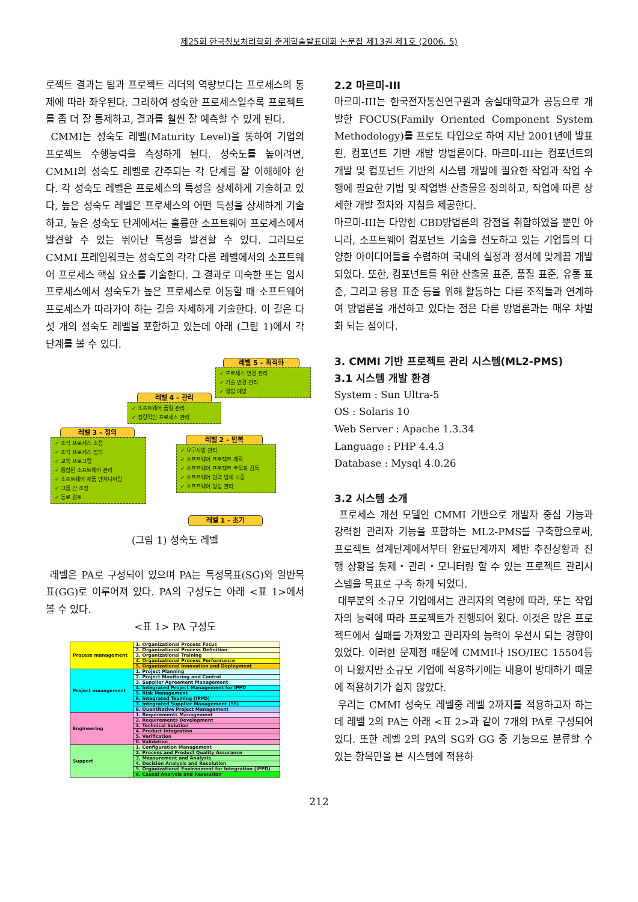제25회 한국정보처리학회 춘계학술발표대회 논문집 제13권 제1호 (2006. 5)
로젝트 결과는 팀과 프로젝트 리더의 역량보다는 프로세스의 통제에 따라 좌우된다. 그리하여 성숙한 프로세스일수록 프로젝트를 좀 더 잘 통제하고, 결과를 훨씬 잘 예측할 수 있게 된다.
CMMI는 성숙도 레벨(Maturity Level)을 통하여 기업의 프로젝트 수행능력을 측정하게 된다. 성숙도를 높이려면, CMMI의 성숙도 레벨로 간주되는 각 단계를 잘 이해해야 한다. 각 성숙도 레벨은 프로세스의 특성을 상세하게 기술하고 있다, 높은 성숙도 레벨은 프로세스의 어떤 특성을 상세하게 기술하고, 높은 성숙도 단계에서는 훌륭한 소프트웨어 프로세스에서 발견할 수 있는 뛰어난 특성을 발견할 수 있다. 그러므로 CMMI 프레임워크는 성숙도의 각각 다른 레벨에서의 소프트웨어 프로세스 핵심 요소를 기술한다. 그 결과로 미숙한 또는 임시 프로세스에서 성숙도가 높은 프로세스로 이동할 때 소프트웨어 프로세스가 따라가야 하는 길을 자세하게 기술한다. 이 길은 다섯 개의 성숙도 레벨을 포함하고 있는데 아래 (그림 1)에서 각 단계를 볼 수 있다.
레벨 5 – 최적화
✓ 프로세스 변경 관리
✓ 기술 변경 관리
✓ 결함 예방
레벨 4 – 관리
✓ 소프트웨어 품질 관리
✓ 정량적인 프로세스 관리
레벨 3 – 정의
✓ 조직 프로세스 초점
✓ 조직 프로세스 정의
✓ 교육 프로그램
✓ 통합된 소프트웨어 관리
✓ 소프트웨어 제품 엔지니어링
✓ 그룹 간 조정
✓ 동료 검토
레벨 2 – 반복
✓ 요구사항 관리
✓ 소프트웨어 프로젝트 계획
✓ 소프트웨어 프로젝트 추적과 감독
✓ 소프트웨어 협력 업체 보증
✓ 소프트웨어 형상 관리
레벨 1 – 초기
(그림 1) 성숙도 레벨
레벨은 PA로 구성되어 있으며 PA는 특정목표(SG)와 일반목표(GG)로 이루어져 있다. PA의 구성도는 아래 <표 1>에서 볼 수 있다.
<표 1> PA 구성도
| Process management | 1. Organizational Process Focus |
| | 2. Organizational Process Definition |
| | 3. Organizational Training |
| | 4. Organizational Process Performance |
| | 5. Organizational Innovation and Deployment |
| Project management | 1. Project Planning |
| | 2. Project Monitoring and Control |
| | 3. Supplier Agreement Management |
| | 4. Integrated Project Management for IPPD |
| | 5. Risk Management |
| | 6. Integrated Teaming (IPPD) |
| | 7. Integrated Supplier Management (SS) |
| | 8. Quantitative Project Management |
| Engineering | 1. Requirements Management |
| | 2. Requirements Development |
| | 3. Technical Solution |
| | 4. Product Integration |
| | 5. Verification |
| | 6. Validation |
| Support | 1. Configuration Management |
| | 2. Process and Product Quality Assurance |
| | 3. Measurement and Analysis |
| | 4. Decision Analysis and Resolution |
| | 5. Organizational Environment for Integration (IPPD) |
| | 6. Causal Analysis and Resolution |
2.2 마르미-III
마르미-III는 한국전자통신연구원과 숭실대학교가 공동으로 개발한 FOCUS(Family Oriented Component System Methodology)를 프로토 타입으로 하여 지난 2001년에 발표된, 컴포넌트 기반 개발 방법론이다. 마르미-III는 컴포넌트의 개발 및 컴포넌트 기반의 시스템 개발에 필요한 작업과 작업 수행에 필요한 기법 및 작업별 산출물을 정의하고, 작업에 따른 상세한 개발 절차와 지침을 제공한다.
마르미-III는 다양한 CBD방법론의 강점을 취합하였을 뿐만 아니라, 소프트웨어 컴포넌트 기술을 선도하고 있는 기업들의 다양한 아이디어들을 수렴하여 국내의 실정과 정서에 맞게끔 개발되었다. 또한, 컴포넌트를 위한 산출물 표준, 품질 표준, 유통 표준, 그리고 응용 표준 등을 위해 활동하는 다른 조직들과 연계하여 방법론을 개선하고 있다는 점은 다른 방법론과는 매우 차별화 되는 점이다.
3. CMMI 기반 프로젝트 관리 시스템(ML2-PMS)
3.1 시스템 개발 환경
System : Sun Ultra-5
OS : Solaris 10
Web Server : Apache 1.3.34
Language : PHP 4.4.3
Database : Mysql 4.0.26
3.2 시스템 소개
프로세스 개선 모델인 CMMI 기반으로 개발자 중심 기능과 강력한 관리자 기능을 포함하는 ML2-PMS를 구축함으로써, 프로젝트 설계단계에서부터 완료단계까지 제반 추진상황과 진행 상황을 통제・관리・모니터링 할 수 있는 프로젝트 관리시스템을 목표로 구축 하게 되었다.
대부분의 소규모 기업에서는 관리자의 역량에 따라, 또는 작업자의 능력에 따라 프로젝트가 진행되어 왔다. 이것은 많은 프로젝트에서 실패를 가져왔고 관리자의 능력이 우선시 되는 경향이 있었다. 이러한 문제점 때문에 CMMI나 ISO/IEC 15504등이 나왔지만 소규모 기업에 적용하기에는 내용이 방대하기 때문에 적용하기가 쉽지 않았다.
우리는 CMMI 성숙도 레벨중 레벨 2까지를 적용하고자 하는데 레벨 2의 PA는 아래 <표 2>과 같이 7개의 PA로 구성되어 있다. 또한 레벨 2의 PA의 SG와 GG 중 기능으로 분류할 수 있는 항목만을 본 시스템에 적용하
212